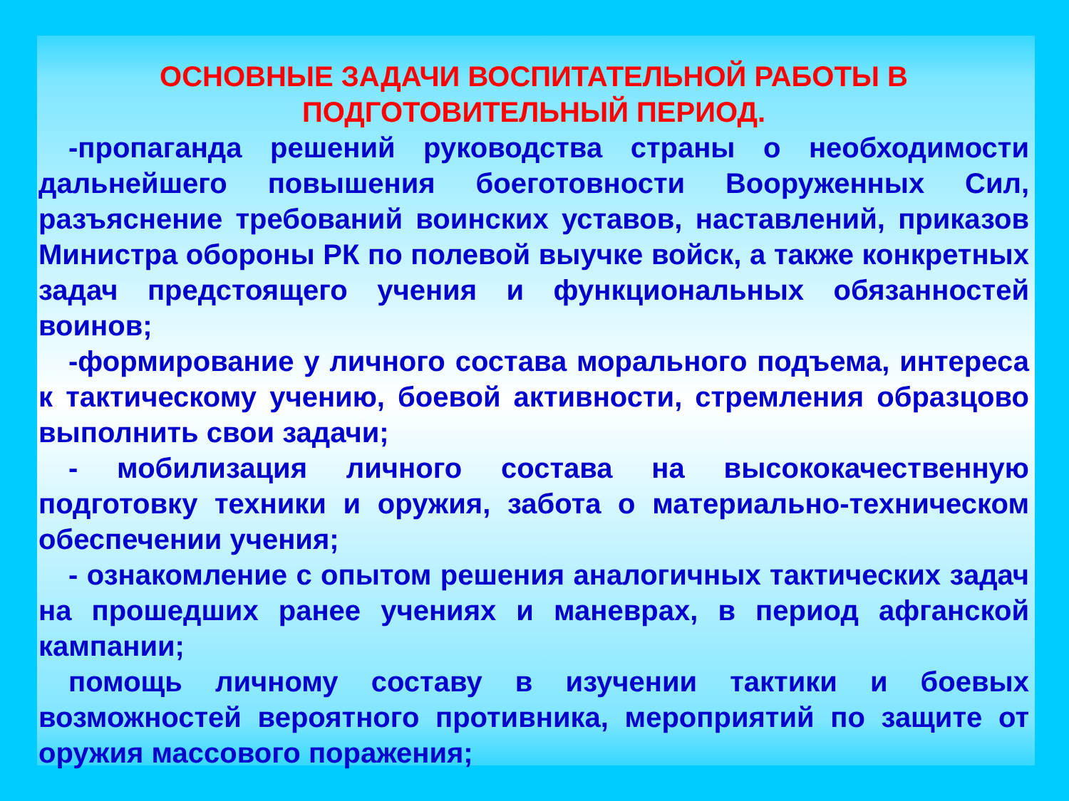ОСНОВНЫЕ ЗАДАЧИ ВОСПИТАТЕЛЬНОЙ РАБОТЫ В
ПОДГОТОВИТЕЛЬНЫЙ ПЕРИОД.
-пропаганда решений руководства страны о необходимости дальнейшего повышения боеготовности Вооруженных Сил, разъяснение требований воинских уставов, наставлений, приказов Министра обороны РК по полевой выучке войск, а также конкретных задач предстоящего учения и функциональных обязанностей воинов;
-формирование у личного состава морального подъема, интереса к тактическому учению, боевой активности, стремления образцово выполнить свои задачи;
- мобилизация личного состава на высококачественную подготовку техники и оружия, забота о материально-техническом обеспечении учения;
- ознакомление с опытом решения аналогичных тактических задач на прошедших ранее учениях и маневрах, в период афганской кампании;
помощь личному составу в изучении тактики и боевых возможностей вероятного противника, мероприятий по защите от оружия массового поражения;